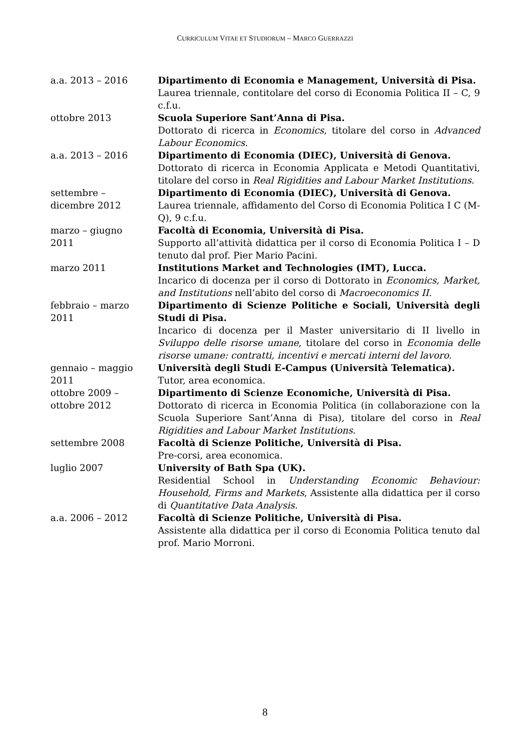CURRICULUM VITAE ET STUDIORUM – MARCO GUERRAZZI
a.a. 2013 – 2016 Dipartimento di Economia e Management, Università di Pisa.
Laurea triennale, contitolare del corso di Economia Politica II – C, 9 c.f.u.
ottobre 2013 Scuola Superiore Sant’Anna di Pisa.
Dottorato di ricerca in Economics, titolare del corso in Advanced Labour Economics.
a.a. 2013 – 2016 Dipartimento di Economia (DIEC), Università di Genova.
Dottorato di ricerca in Economia Applicata e Metodi Quantitativi, titolare del corso in Real Rigidities and Labour Market Institutions.
settembre –
dicembre 2012
Dipartimento di Economia (DIEC), Università di Genova.
Laurea triennale, affidamento del Corso di Economia Politica I C (M-Q), 9 c.f.u.
marzo – giugno
2011
Facoltà di Economia, Università di Pisa.
Supporto all’attività didattica per il corso di Economia Politica I – D tenuto dal prof. Pier Mario Pacini.
marzo 2011 Institutions Market and Technologies (IMT), Lucca.
Incarico di docenza per il corso di Dottorato in Economics, Market, and Institutions nell’abito del corso di Macroeconomics II.
febbraio – marzo
2011
Dipartimento di Scienze Politiche e Sociali, Università degli Studi di Pisa.
Incarico di docenza per il Master universitario di II livello in Sviluppo delle risorse umane, titolare del corso in Economia delle risorse umane: contratti, incentivi e mercati interni del lavoro.
gennaio – maggio
2011
Università degli Studi E-Campus (Università Telematica).
Tutor, area economica.
ottobre 2009 –
ottobre 2012
Dipartimento di Scienze Economiche, Università di Pisa.
Dottorato di ricerca in Economia Politica (in collaborazione con la Scuola Superiore Sant’Anna di Pisa), titolare del corso in Real Rigidities and Labour Market Institutions.
settembre 2008 Facoltà di Scienze Politiche, Università di Pisa.
Pre-corsi, area economica.
luglio 2007 University of Bath Spa (UK).
Residential School in Understanding Economic Behaviour: Household, Firms and Markets, Assistente alla didattica per il corso di Quantitative Data Analysis.
a.a. 2006 – 2012 Facoltà di Scienze Politiche, Università di Pisa.
Assistente alla didattica per il corso di Economia Politica tenuto dal prof. Mario Morroni.
8